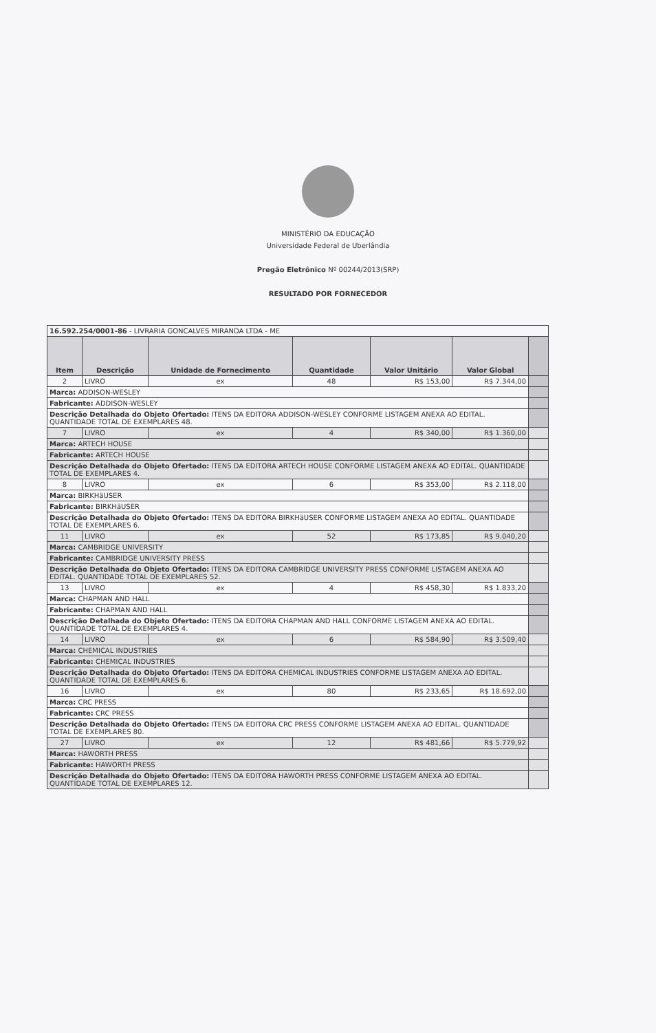MINISTÉRIO DA EDUCAÇÃO
Universidade Federal de Uberlândia
Pregão Eletrônico Nº 00244/2013(SRP)
RESULTADO POR FORNECEDOR
| 16.592.254/0001-86 - LIVRARIA GONCALVES MIRANDA LTDA - ME | | | | | | |
| Item | Descrição | Unidade de Fornecimento | Quantidade | Valor Unitário | Valor Global | |
| 2 | LIVRO | ex | 48 | R$ 153,00 | R$ 7.344,00 | |
| Marca: ADDISON-WESLEY | | | | | | |
| Fabricante: ADDISON-WESLEY | | | | | | |
| Descrição Detalhada do Objeto Ofertado: ITENS DA EDITORA ADDISON-WESLEY CONFORME LISTAGEM ANEXA AO EDITAL. QUANTIDADE TOTAL DE EXEMPLARES 48. | | | | | | |
| 7 | LIVRO | ex | 4 | R$ 340,00 | R$ 1.360,00 | |
| Marca: ARTECH HOUSE | | | | | | |
| Fabricante: ARTECH HOUSE | | | | | | |
| Descrição Detalhada do Objeto Ofertado: ITENS DA EDITORA ARTECH HOUSE CONFORME LISTAGEM ANEXA AO EDITAL. QUANTIDADE TOTAL DE EXEMPLARES 4. | | | | | | |
| 8 | LIVRO | ex | 6 | R$ 353,00 | R$ 2.118,00 | |
| Marca: BIRKHäUSER | | | | | | |
| Fabricante: BIRKHäUSER | | | | | | |
| Descrição Detalhada do Objeto Ofertado: ITENS DA EDITORA BIRKHäUSER CONFORME LISTAGEM ANEXA AO EDITAL. QUANTIDADE TOTAL DE EXEMPLARES 6. | | | | | | |
| 11 | LIVRO | ex | 52 | R$ 173,85 | R$ 9.040,20 | |
| Marca: CAMBRIDGE UNIVERSITY | | | | | | |
| Fabricante: CAMBRIDGE UNIVERSITY PRESS | | | | | | |
| Descrição Detalhada do Objeto Ofertado: ITENS DA EDITORA CAMBRIDGE UNIVERSITY PRESS CONFORME LISTAGEM ANEXA AO EDITAL. QUANTIDADE TOTAL DE EXEMPLARES 52. | | | | | | |
| 13 | LIVRO | ex | 4 | R$ 458,30 | R$ 1.833,20 | |
| Marca: CHAPMAN AND HALL | | | | | | |
| Fabricante: CHAPMAN AND HALL | | | | | | |
| Descrição Detalhada do Objeto Ofertado: ITENS DA EDITORA CHAPMAN AND HALL CONFORME LISTAGEM ANEXA AO EDITAL. QUANTIDADE TOTAL DE EXEMPLARES 4. | | | | | | |
| 14 | LIVRO | ex | 6 | R$ 584,90 | R$ 3.509,40 | |
| Marca: CHEMICAL INDUSTRIES | | | | | | |
| Fabricante: CHEMICAL INDUSTRIES | | | | | | |
| Descrição Detalhada do Objeto Ofertado: ITENS DA EDITORA CHEMICAL INDUSTRIES CONFORME LISTAGEM ANEXA AO EDITAL. QUANTIDADE TOTAL DE EXEMPLARES 6. | | | | | | |
| 16 | LIVRO | ex | 80 | R$ 233,65 | R$ 18.692,00 | |
| Marca: CRC PRESS | | | | | | |
| Fabricante: CRC PRESS | | | | | | |
| Descrição Detalhada do Objeto Ofertado: ITENS DA EDITORA CRC PRESS CONFORME LISTAGEM ANEXA AO EDITAL. QUANTIDADE TOTAL DE EXEMPLARES 80. | | | | | | |
| 27 | LIVRO | ex | 12 | R$ 481,66 | R$ 5.779,92 | |
| Marca: HAWORTH PRESS | | | | | | |
| Fabricante: HAWORTH PRESS | | | | | | |
| Descrição Detalhada do Objeto Ofertado: ITENS DA EDITORA HAWORTH PRESS CONFORME LISTAGEM ANEXA AO EDITAL. QUANTIDADE TOTAL DE EXEMPLARES 12. | | | | | | |